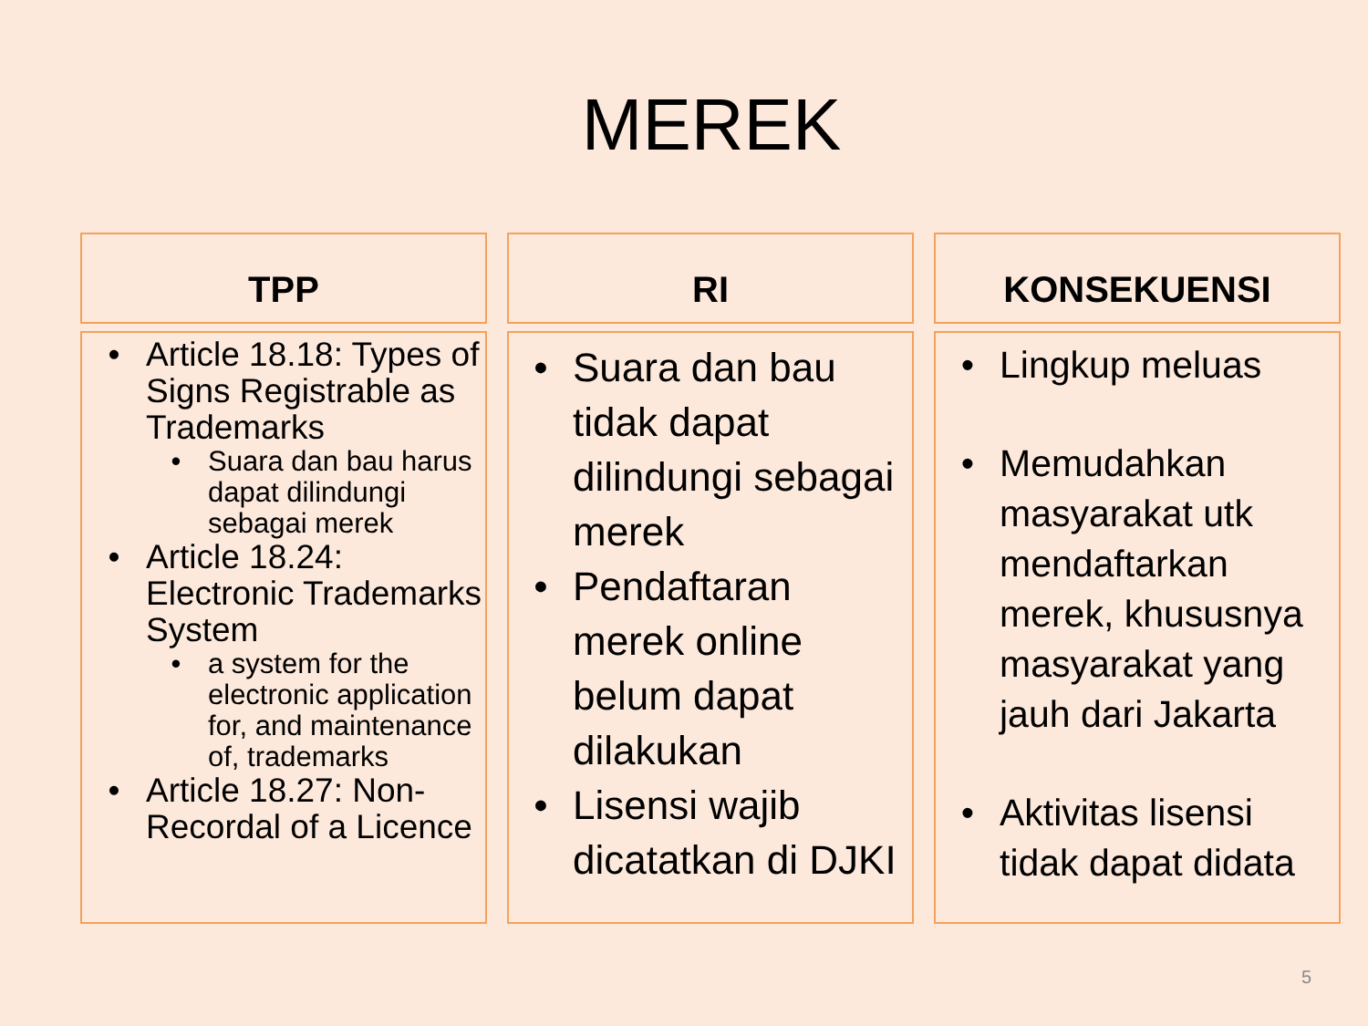MEREK
TPP
• Article 18.18: Types of Signs Registrable as Trademarks
• Suara dan bau harus dapat dilindungi sebagai merek
• Article 18.24: Electronic Trademarks System
• a system for the electronic application for, and maintenance of, trademarks
• Article 18.27: Non-Recordal of a Licence
RI
• Suara dan bau tidak dapat dilindungi sebagai merek
• Pendaftaran merek online belum dapat dilakukan
• Lisensi wajib dicatatkan di DJKI
KONSEKUENSI
• Lingkup meluas
• Memudahkan masyarakat utk mendaftarkan merek, khususnya masyarakat yang jauh dari Jakarta
• Aktivitas lisensi tidak dapat didata
5